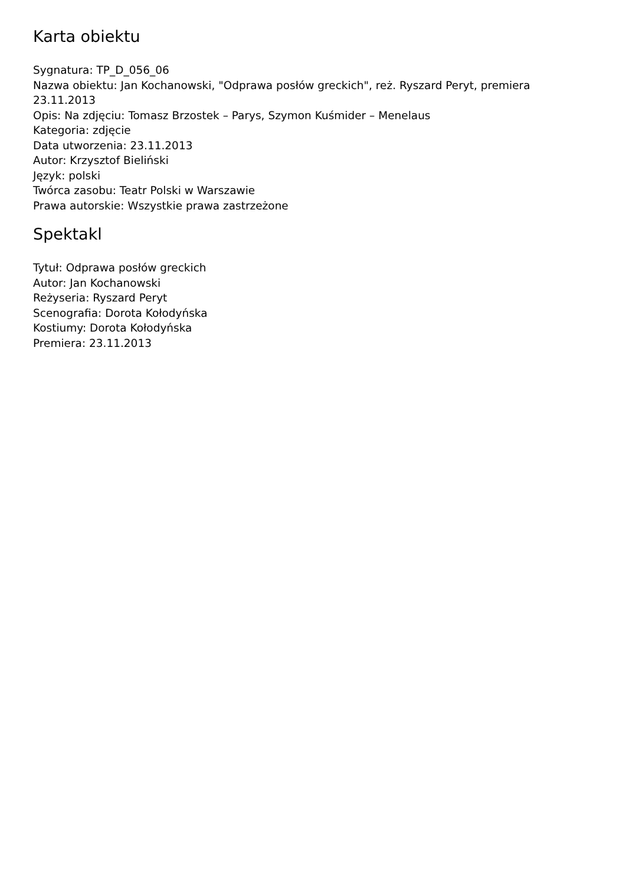Karta obiektu
Sygnatura: TP_D_056_06
Nazwa obiektu: Jan Kochanowski, "Odprawa posłów greckich", reż. Ryszard Peryt, premiera 23.11.2013
Opis: Na zdjęciu: Tomasz Brzostek – Parys, Szymon Kuśmider – Menelaus
Kategoria: zdjęcie
Data utworzenia: 23.11.2013
Autor: Krzysztof Bieliński
Język: polski
Twórca zasobu: Teatr Polski w Warszawie
Prawa autorskie: Wszystkie prawa zastrzeżone
Spektakl
Tytuł: Odprawa posłów greckich
Autor: Jan Kochanowski
Reżyseria: Ryszard Peryt
Scenografia: Dorota Kołodyńska
Kostiumy: Dorota Kołodyńska
Premiera: 23.11.2013